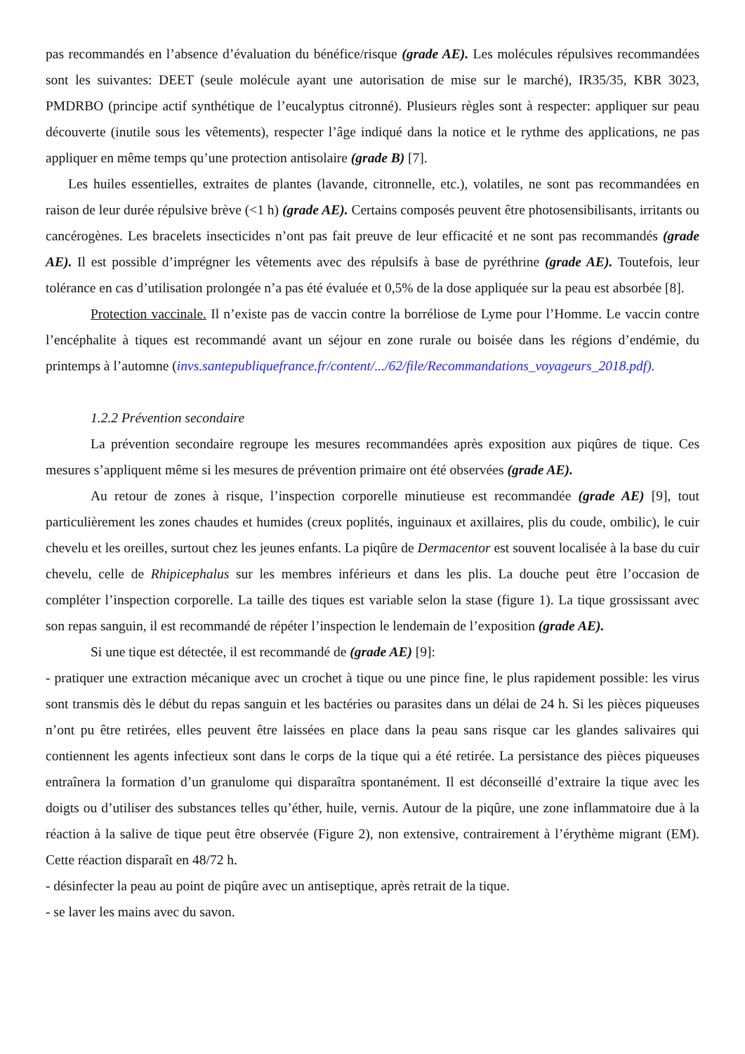pas recommandés en l’absence d’évaluation du bénéfice/risque (grade AE). Les molécules répulsives recommandées sont les suivantes: DEET (seule molécule ayant une autorisation de mise sur le marché), IR35/35, KBR 3023, PMDRBO (principe actif synthétique de l’eucalyptus citronné). Plusieurs règles sont à respecter: appliquer sur peau découverte (inutile sous les vêtements), respecter l’âge indiqué dans la notice et le rythme des applications, ne pas appliquer en même temps qu’une protection antisolaire (grade B) [7].
Les huiles essentielles, extraites de plantes (lavande, citronnelle, etc.), volatiles, ne sont pas recommandées en raison de leur durée répulsive brève (<1 h) (grade AE). Certains composés peuvent être photosensibilisants, irritants ou cancérogènes. Les bracelets insecticides n’ont pas fait preuve de leur efficacité et ne sont pas recommandés (grade AE). Il est possible d’imprégner les vêtements avec des répulsifs à base de pyréthrine (grade AE). Toutefois, leur tolérance en cas d’utilisation prolongée n’a pas été évaluée et 0,5% de la dose appliquée sur la peau est absorbée [8].
Protection vaccinale. Il n’existe pas de vaccin contre la borréliose de Lyme pour l’Homme. Le vaccin contre l’encéphalite à tiques est recommandé avant un séjour en zone rurale ou boisée dans les régions d’endémie, du printemps à l’automne (invs.santepubliquefrance.fr/content/.../62/file/Recommandations_voyageurs_2018.pdf).
1.2.2 Prévention secondaire
La prévention secondaire regroupe les mesures recommandées après exposition aux piqûres de tique. Ces mesures s’appliquent même si les mesures de prévention primaire ont été observées (grade AE).
Au retour de zones à risque, l’inspection corporelle minutieuse est recommandée (grade AE) [9], tout particulièrement les zones chaudes et humides (creux poplités, inguinaux et axillaires, plis du coude, ombilic), le cuir chevelu et les oreilles, surtout chez les jeunes enfants. La piqûre de Dermacentor est souvent localisée à la base du cuir chevelu, celle de Rhipicephalus sur les membres inférieurs et dans les plis. La douche peut être l’occasion de compléter l’inspection corporelle. La taille des tiques est variable selon la stase (figure 1). La tique grossissant avec son repas sanguin, il est recommandé de répéter l’inspection le lendemain de l’exposition (grade AE).
Si une tique est détectée, il est recommandé de (grade AE) [9]:
- pratiquer une extraction mécanique avec un crochet à tique ou une pince fine, le plus rapidement possible: les virus sont transmis dès le début du repas sanguin et les bactéries ou parasites dans un délai de 24 h. Si les pièces piqueuses n’ont pu être retirées, elles peuvent être laissées en place dans la peau sans risque car les glandes salivaires qui contiennent les agents infectieux sont dans le corps de la tique qui a été retirée. La persistance des pièces piqueuses entraînera la formation d’un granulome qui disparaîtra spontanément. Il est déconseillé d’extraire la tique avec les doigts ou d’utiliser des substances telles qu’éther, huile, vernis. Autour de la piqûre, une zone inflammatoire due à la réaction à la salive de tique peut être observée (Figure 2), non extensive, contrairement à l’érythème migrant (EM). Cette réaction disparaît en 48/72 h.
- désinfecter la peau au point de piqûre avec un antiseptique, après retrait de la tique.
- se laver les mains avec du savon.